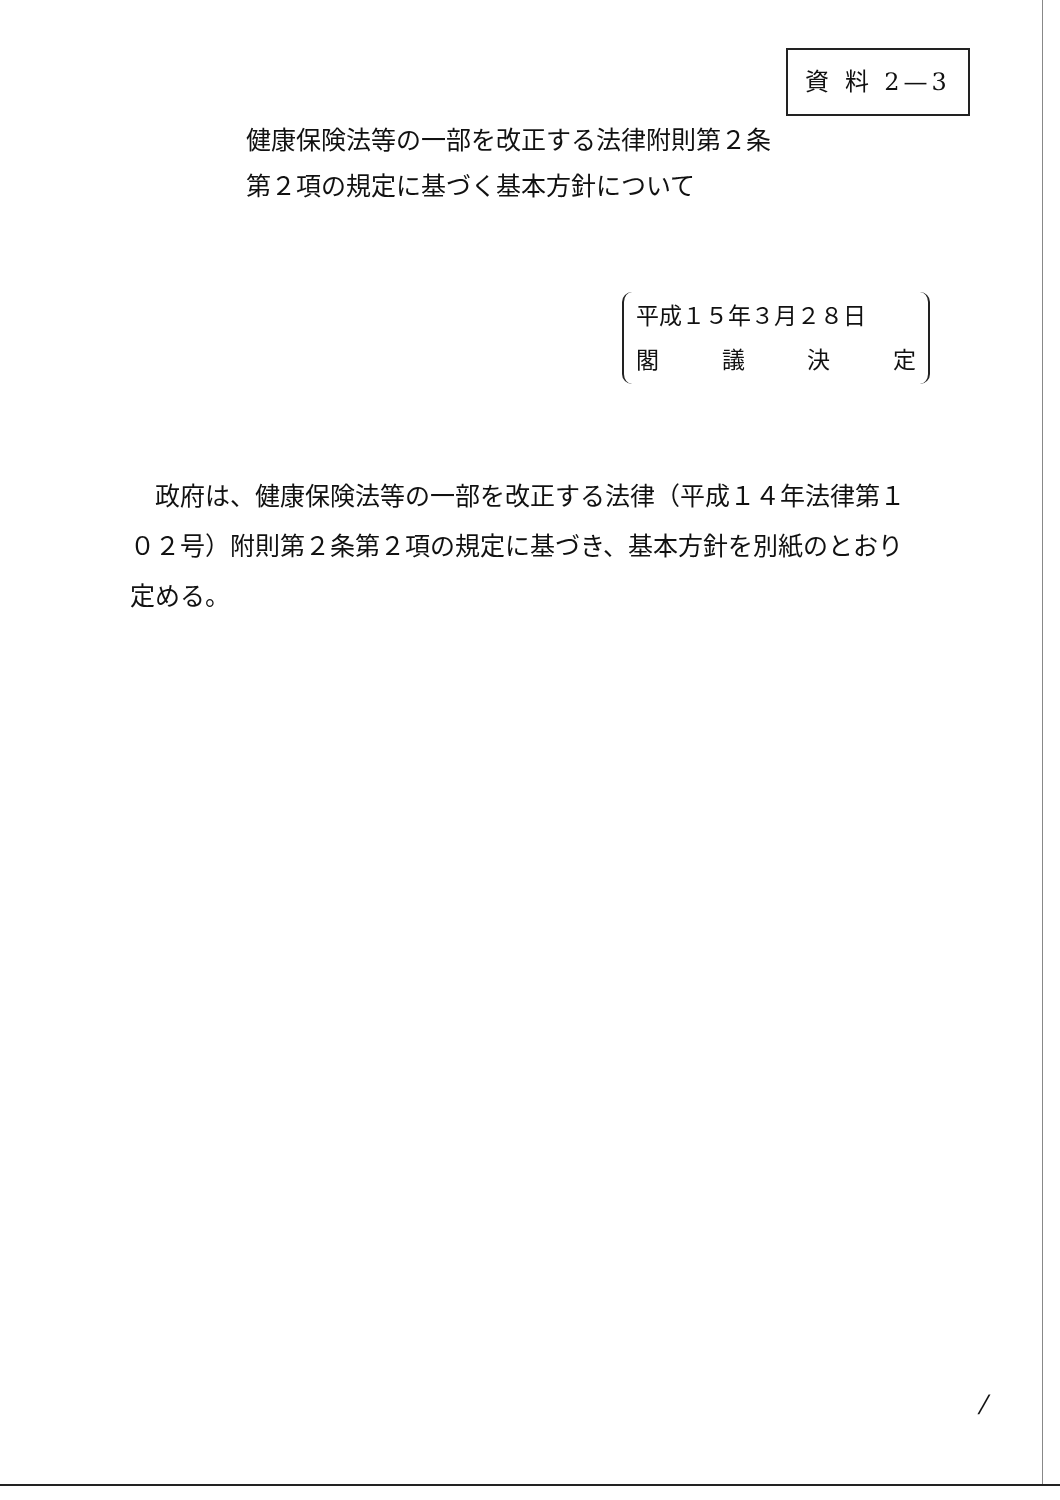資 料 2—3
健康保険法等の一部を改正する法律附則第２条
第２項の規定に基づく基本方針について
平成１５年３月２８日
閣 議 決 定
　政府は、健康保険法等の一部を改正する法律（平成１４年法律第１０２号）附則第２条第２項の規定に基づき、基本方針を別紙のとおり定める。
/